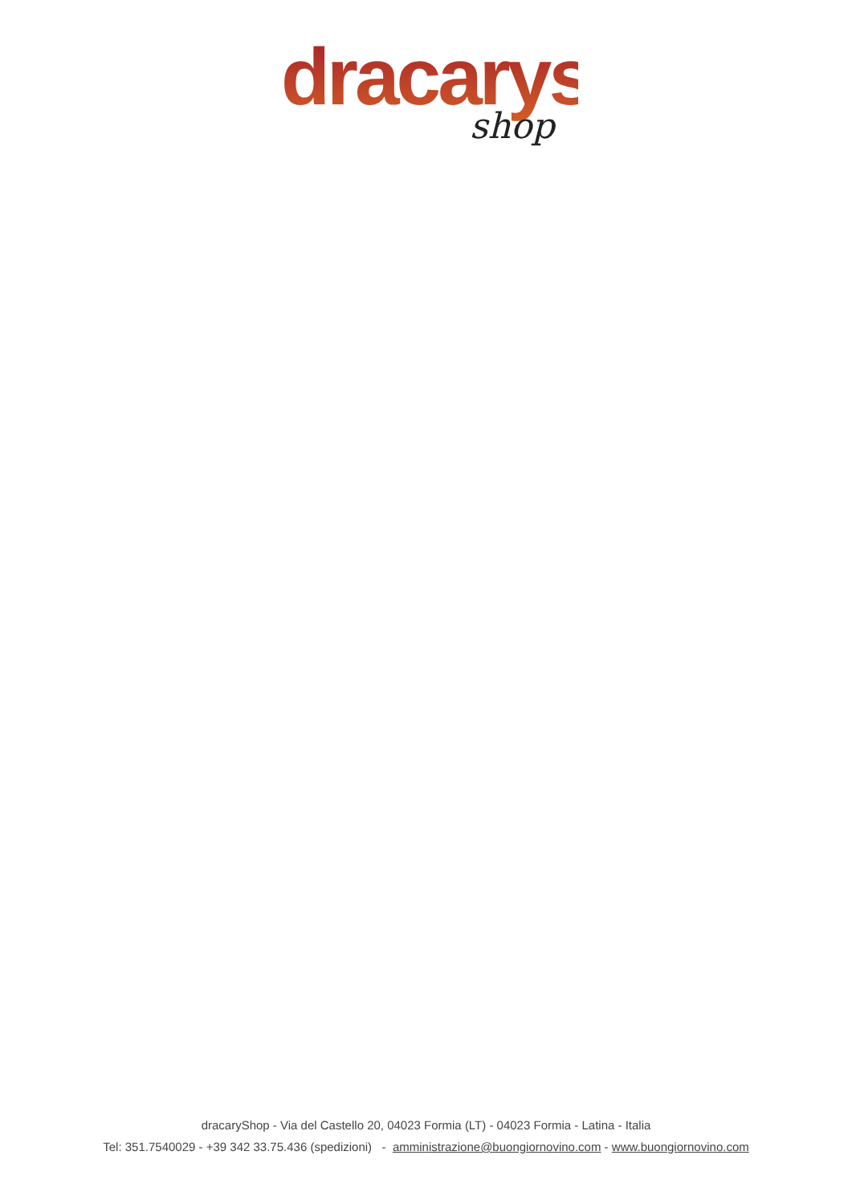dracarys
shop
dracaryShop - Via del Castello 20, 04023 Formia (LT) - 04023 Formia - Latina - Italia
Tel: 351.7540029 - +39 342 33.75.436 (spedizioni) - amministrazione@buongiornovino.com - www.buongiornovino.com